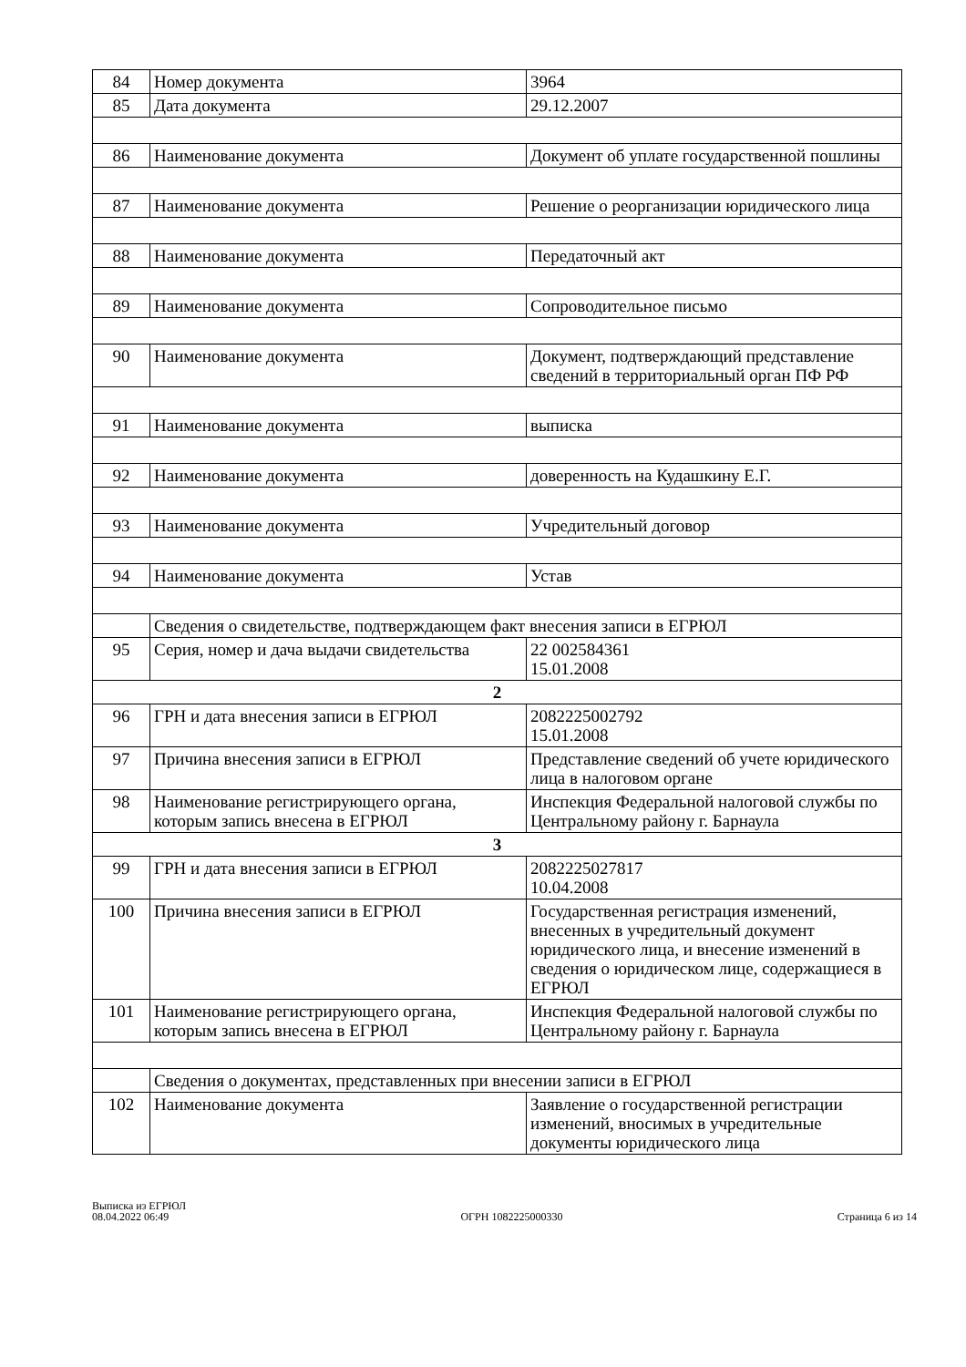| 84 | Номер документа | 3964 |
| 85 | Дата документа | 29.12.2007 |
| 86 | Наименование документа | Документ об уплате государственной пошлины |
| 87 | Наименование документа | Решение о реорганизации юридического лица |
| 88 | Наименование документа | Передаточный акт |
| 89 | Наименование документа | Сопроводительное письмо |
| 90 | Наименование документа | Документ, подтверждающий представление сведений в территориальный орган ПФ РФ |
| 91 | Наименование документа | выписка |
| 92 | Наименование документа | доверенность на Кудашкину Е.Г. |
| 93 | Наименование документа | Учредительный договор |
| 94 | Наименование документа | Устав |
| | Сведения о свидетельстве, подтверждающем факт внесения записи в ЕГРЮЛ | |
| 95 | Серия, номер и дача выдачи свидетельства | 22 002584361 15.01.2008 |
| 2 | | |
| 96 | ГРН и дата внесения записи в ЕГРЮЛ | 2082225002792 15.01.2008 |
| 97 | Причина внесения записи в ЕГРЮЛ | Представление сведений об учете юридического лица в налоговом органе |
| 98 | Наименование регистрирующего органа, которым запись внесена в ЕГРЮЛ | Инспекция Федеральной налоговой службы по Центральному району г. Барнаула |
| 3 | | |
| 99 | ГРН и дата внесения записи в ЕГРЮЛ | 2082225027817 10.04.2008 |
| 100 | Причина внесения записи в ЕГРЮЛ | Государственная регистрация изменений, внесенных в учредительный документ юридического лица, и внесение изменений в сведения о юридическом лице, содержащиеся в ЕГРЮЛ |
| 101 | Наименование регистрирующего органа, которым запись внесена в ЕГРЮЛ | Инспекция Федеральной налоговой службы по Центральному району г. Барнаула |
| | Сведения о документах, представленных при внесении записи в ЕГРЮЛ | |
| 102 | Наименование документа | Заявление о государственной регистрации изменений, вносимых в учредительные документы юридического лица |
Выписка из ЕГРЮЛ
08.04.2022 06:49
ОГРН 1082225000330
Страница 6 из 14